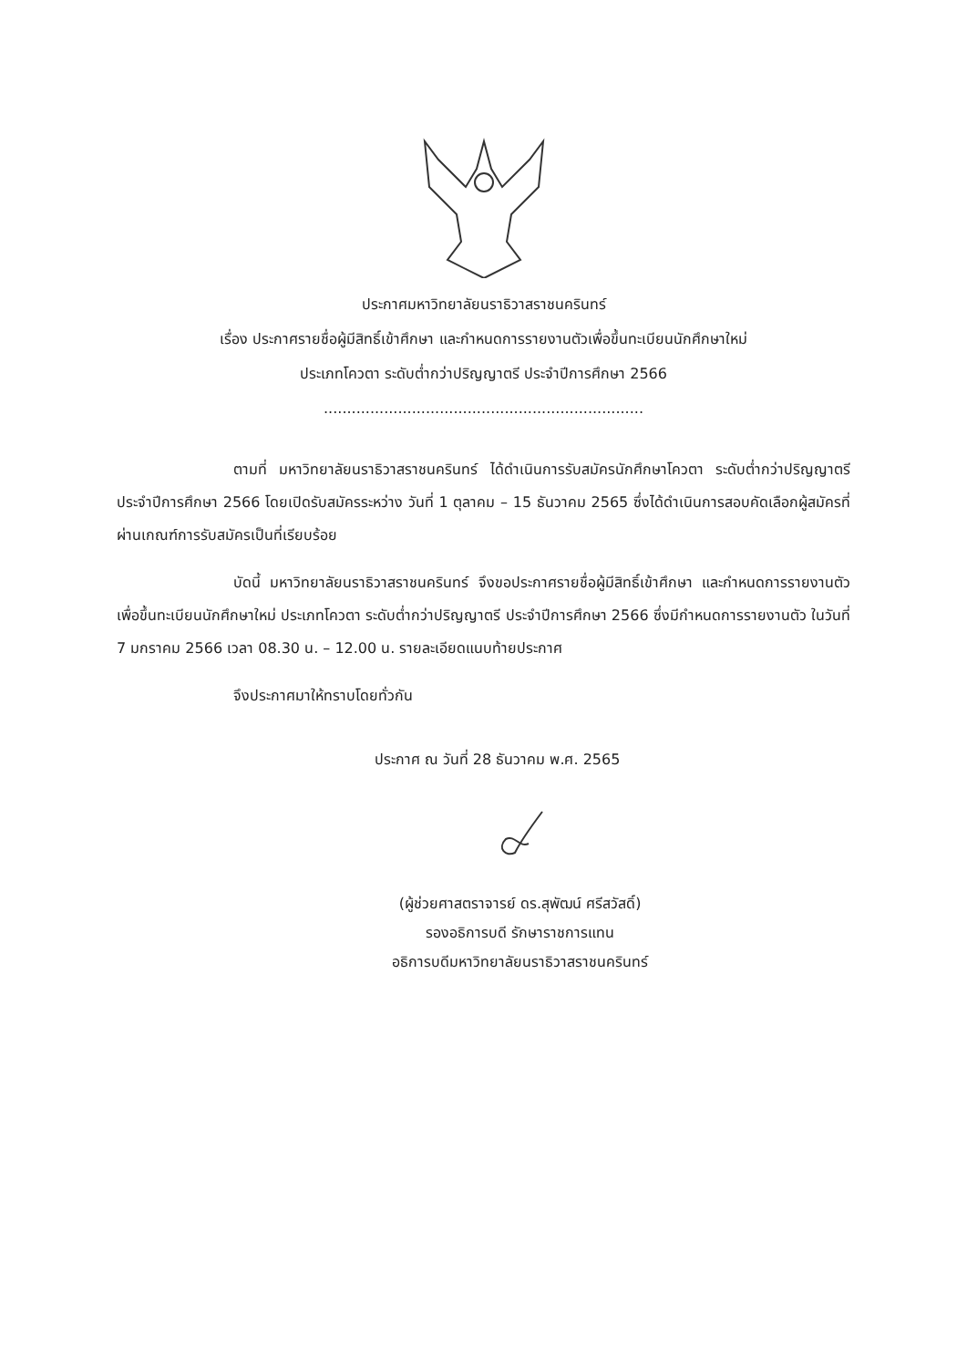ประกาศมหาวิทยาลัยนราธิวาสราชนครินทร์
เรื่อง ประกาศรายชื่อผู้มีสิทธิ์เข้าศึกษา และกำหนดการรายงานตัวเพื่อขึ้นทะเบียนนักศึกษาใหม่
ประเภทโควตา ระดับต่ำกว่าปริญญาตรี ประจำปีการศึกษา 2566
.....................................................................
ตามที่ มหาวิทยาลัยนราธิวาสราชนครินทร์ ได้ดำเนินการรับสมัครนักศึกษาโควตา ระดับต่ำกว่าปริญญาตรี ประจำปีการศึกษา 2566 โดยเปิดรับสมัครระหว่าง วันที่ 1 ตุลาคม – 15 ธันวาคม 2565 ซึ่งได้ดำเนินการสอบคัดเลือกผู้สมัครที่ผ่านเกณฑ์การรับสมัครเป็นที่เรียบร้อย
บัดนี้ มหาวิทยาลัยนราธิวาสราชนครินทร์ จึงขอประกาศรายชื่อผู้มีสิทธิ์เข้าศึกษา และกำหนดการรายงานตัวเพื่อขึ้นทะเบียนนักศึกษาใหม่ ประเภทโควตา ระดับต่ำกว่าปริญญาตรี ประจำปีการศึกษา 2566 ซึ่งมีกำหนดการรายงานตัว ในวันที่ 7 มกราคม 2566 เวลา 08.30 น. – 12.00 น. รายละเอียดแนบท้ายประกาศ
จึงประกาศมาให้ทราบโดยทั่วกัน
ประกาศ ณ วันที่ 28 ธันวาคม พ.ศ. 2565
(ผู้ช่วยศาสตราจารย์ ดร.สุพัฒน์ ศรีสวัสดิ์)
รองอธิการบดี รักษาราชการแทน
อธิการบดีมหาวิทยาลัยนราธิวาสราชนครินทร์